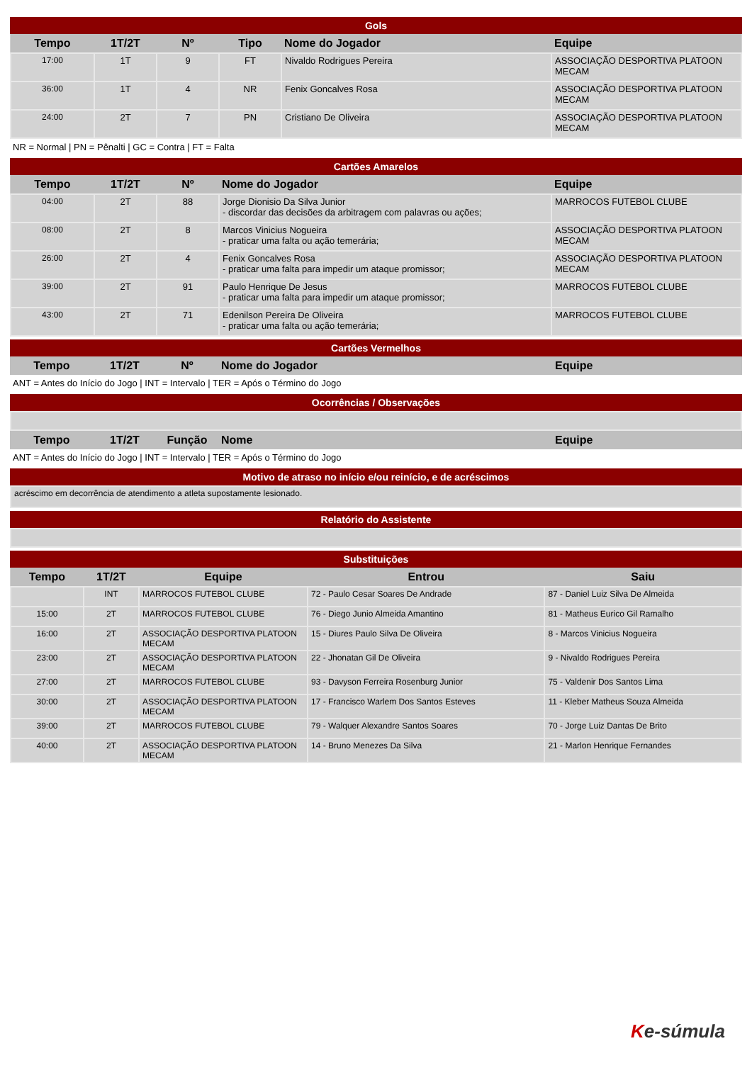Gols
| Tempo | 1T/2T | Nº | Tipo | Nome do Jogador | Equipe |
| --- | --- | --- | --- | --- | --- |
| 17:00 | 1T | 9 | FT | Nivaldo Rodrigues Pereira | ASSOCIAÇÃO DESPORTIVA PLATOON MECAM |
| 36:00 | 1T | 4 | NR | Fenix Goncalves Rosa | ASSOCIAÇÃO DESPORTIVA PLATOON MECAM |
| 24:00 | 2T | 7 | PN | Cristiano De Oliveira | ASSOCIAÇÃO DESPORTIVA PLATOON MECAM |
NR = Normal | PN = Pênalti | GC = Contra | FT = Falta
Cartões Amarelos
| Tempo | 1T/2T | Nº | Nome do Jogador | Equipe |
| --- | --- | --- | --- | --- |
| 04:00 | 2T | 88 | Jorge Dionisio Da Silva Junior - discordar das decisões da arbitragem com palavras ou ações; | MARROCOS FUTEBOL CLUBE |
| 08:00 | 2T | 8 | Marcos Vinicius Nogueira - praticar uma falta ou ação temerária; | ASSOCIAÇÃO DESPORTIVA PLATOON MECAM |
| 26:00 | 2T | 4 | Fenix Goncalves Rosa - praticar uma falta para impedir um ataque promissor; | ASSOCIAÇÃO DESPORTIVA PLATOON MECAM |
| 39:00 | 2T | 91 | Paulo Henrique De Jesus - praticar uma falta para impedir um ataque promissor; | MARROCOS FUTEBOL CLUBE |
| 43:00 | 2T | 71 | Edenilson Pereira De Oliveira - praticar uma falta ou ação temerária; | MARROCOS FUTEBOL CLUBE |
Cartões Vermelhos
| Tempo | 1T/2T | Nº | Nome do Jogador | Equipe |
| --- | --- | --- | --- | --- |
ANT = Antes do Início do Jogo | INT = Intervalo | TER = Após o Término do Jogo
Ocorrências / Observações
| Tempo | 1T/2T | Função | Nome | Equipe |
| --- | --- | --- | --- | --- |
ANT = Antes do Início do Jogo | INT = Intervalo | TER = Após o Término do Jogo
Motivo de atraso no início e/ou reinício, e de acréscimos
acréscimo em decorrência de atendimento a atleta supostamente lesionado.
Relatório do Assistente
Substituições
| Tempo | 1T/2T | Equipe | Entrou | Saiu |
| --- | --- | --- | --- | --- |
| | INT | MARROCOS FUTEBOL CLUBE | 72 - Paulo Cesar Soares De Andrade | 87 - Daniel Luiz Silva De Almeida |
| 15:00 | 2T | MARROCOS FUTEBOL CLUBE | 76 - Diego Junio Almeida Amantino | 81 - Matheus Eurico Gil Ramalho |
| 16:00 | 2T | ASSOCIAÇÃO DESPORTIVA PLATOON MECAM | 15 - Diures Paulo Silva De Oliveira | 8 - Marcos Vinicius Nogueira |
| 23:00 | 2T | ASSOCIAÇÃO DESPORTIVA PLATOON MECAM | 22 - Jhonatan Gil De Oliveira | 9 - Nivaldo Rodrigues Pereira |
| 27:00 | 2T | MARROCOS FUTEBOL CLUBE | 93 - Davyson Ferreira Rosenburg Junior | 75 - Valdenir Dos Santos Lima |
| 30:00 | 2T | ASSOCIAÇÃO DESPORTIVA PLATOON MECAM | 17 - Francisco Warlem Dos Santos Esteves | 11 - Kleber Matheus Souza Almeida |
| 39:00 | 2T | MARROCOS FUTEBOL CLUBE | 79 - Walquer Alexandre Santos Soares | 70 - Jorge Luiz Dantas De Brito |
| 40:00 | 2T | ASSOCIAÇÃO DESPORTIVA PLATOON MECAM | 14 - Bruno Menezes Da Silva | 21 - Marlon Henrique Fernandes |
Ke-súmula